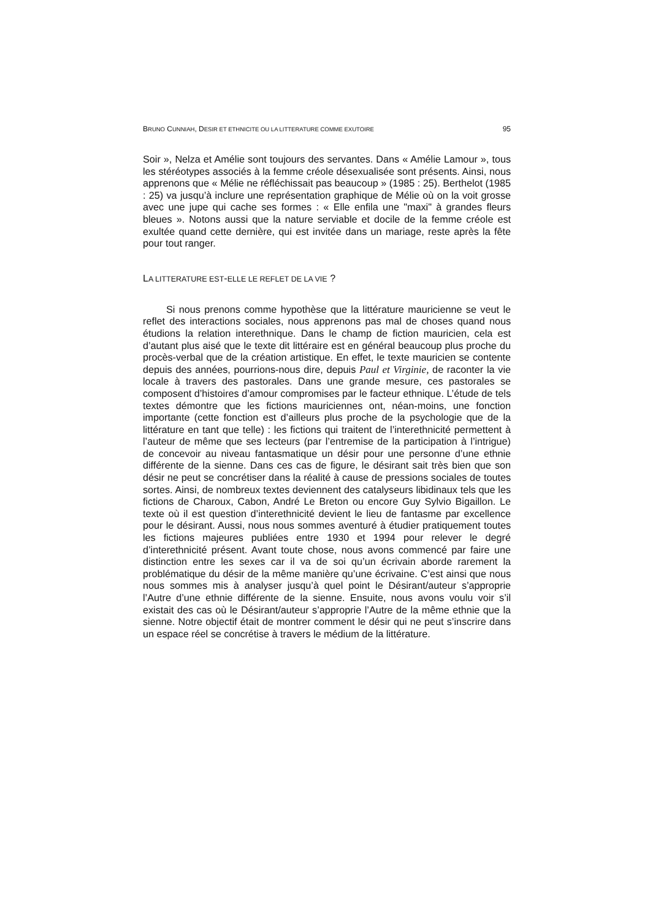BRUNO CUNNIAH, DESIR ET ETHNICITE OU LA LITTERATURE COMME EXUTOIRE 95
Soir », Nelza et Amélie sont toujours des servantes. Dans « Amélie Lamour », tous les stéréotypes associés à la femme créole désexualisée sont présents. Ainsi, nous apprenons que « Mélie ne réfléchissait pas beaucoup » (1985 : 25). Berthelot (1985 : 25) va jusqu’à inclure une représentation graphique de Mélie où on la voit grosse avec une jupe qui cache ses formes : « Elle enfila une "maxi" à grandes fleurs bleues ». Notons aussi que la nature serviable et docile de la femme créole est exultée quand cette dernière, qui est invitée dans un mariage, reste après la fête pour tout ranger.
LA LITTERATURE EST-ELLE LE REFLET DE LA VIE ?
Si nous prenons comme hypothèse que la littérature mauricienne se veut le reflet des interactions sociales, nous apprenons pas mal de choses quand nous étudions la relation interethnique. Dans le champ de fiction mauricien, cela est d’autant plus aisé que le texte dit littéraire est en général beaucoup plus proche du procès-verbal que de la création artistique. En effet, le texte mauricien se contente depuis des années, pourrions-nous dire, depuis Paul et Virginie, de raconter la vie locale à travers des pastorales. Dans une grande mesure, ces pastorales se composent d’histoires d’amour compromises par le facteur ethnique. L’étude de tels textes démontre que les fictions mauriciennes ont, néan-moins, une fonction importante (cette fonction est d’ailleurs plus proche de la psychologie que de la littérature en tant que telle) : les fictions qui traitent de l’interethnicité permettent à l’auteur de même que ses lecteurs (par l’entremise de la participation à l’intrigue) de concevoir au niveau fantasmatique un désir pour une personne d’une ethnie différente de la sienne. Dans ces cas de figure, le désirant sait très bien que son désir ne peut se concrétiser dans la réalité à cause de pressions sociales de toutes sortes. Ainsi, de nombreux textes deviennent des catalyseurs libidinaux tels que les fictions de Charoux, Cabon, André Le Breton ou encore Guy Sylvio Bigaillon. Le texte où il est question d’interethnicité devient le lieu de fantasme par excellence pour le désirant. Aussi, nous nous sommes aventuré à étudier pratiquement toutes les fictions majeures publiées entre 1930 et 1994 pour relever le degré d’interethnicité présent. Avant toute chose, nous avons commencé par faire une distinction entre les sexes car il va de soi qu’un écrivain aborde rarement la problématique du désir de la même manière qu’une écrivaine. C’est ainsi que nous nous sommes mis à analyser jusqu’à quel point le Désirant/auteur s’approprie l’Autre d’une ethnie différente de la sienne. Ensuite, nous avons voulu voir s’il existait des cas où le Désirant/auteur s’approprie l’Autre de la même ethnie que la sienne. Notre objectif était de montrer comment le désir qui ne peut s’inscrire dans un espace réel se concrétise à travers le médium de la littérature.